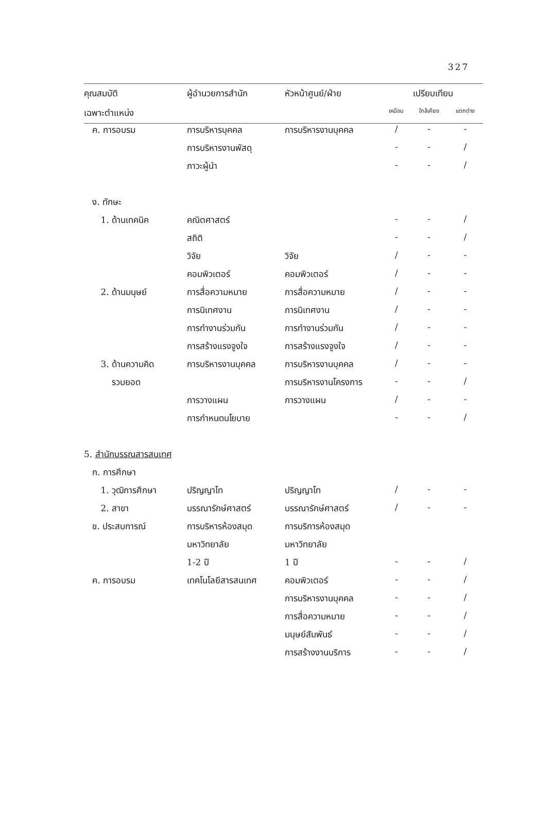327
| คุณสมบัติ | ผู้อำนวยการสำนัก | หัวหน้าศูนย์/ฝ่าย | เปรียบเทียบ | | |
| --- | --- | --- | --- | --- | --- |
| เฉพาะตำแหน่ง | | | เหมือน | ใกล้เคียง | แตกต่าง |
| ค. การอบรม | การบริหารบุคคล | การบริหารงานบุคคล | / | - | - |
| | การบริหารงานพัสดุ | | - | - | / |
| | ภาวะผู้นำ | | - | - | / |
| ง. ทักษะ | | | | | |
| 1. ด้านเทคนิค | คณิตศาสตร์ | | - | - | / |
| | สถิติ | | - | - | / |
| | วิจัย | วิจัย | / | - | - |
| | คอมพิวเตอร์ | คอมพิวเตอร์ | / | - | - |
| 2. ด้านมนุษย์ | การสื่อความหมาย | การสื่อความหมาย | / | - | - |
| | การนิเทศงาน | การนิเทศงาน | / | - | - |
| | การทำงานร่วมกัน | การทำงานร่วมกัน | / | - | - |
| | การสร้างแรงจูงใจ | การสร้างแรงจูงใจ | / | - | - |
| 3. ด้านความคิด | การบริหารงานบุคคล | การบริหารงานบุคคล | / | - | - |
| รวบยอด | | การบริหารงานโครงการ | - | - | / |
| | การวางแผน | การวางแผน | / | - | - |
| | การกำหนดนโยบาย | | - | - | / |
| 5. สำนักบรรณสารสนเทศ | | | | | |
| ก. การศึกษา | | | | | |
| 1. วุฒิการศึกษา | ปริญญาโท | ปริญญาโท | / | - | - |
| 2. สาขา | บรรณารักษ์ศาสตร์ | บรรณารักษ์ศาสตร์ | / | - | - |
| ข. ประสบการณ์ | การบริหารห้องสมุด | การบริการห้องสมุด | | | |
| | มหาวิทยาลัย | มหาวิทยาลัย | | | |
| | 1-2 ปี | 1 ปี | - | - | / |
| ค. การอบรม | เทคโนโลยีสารสนเทศ | คอมพิวเตอร์ | - | - | / |
| | | การบริหารงานบุคคล | - | - | / |
| | | การสื่อความหมาย | - | - | / |
| | | มนุษย์สัมพันธ์ | - | - | / |
| | | การสร้างงานบริการ | - | - | / |